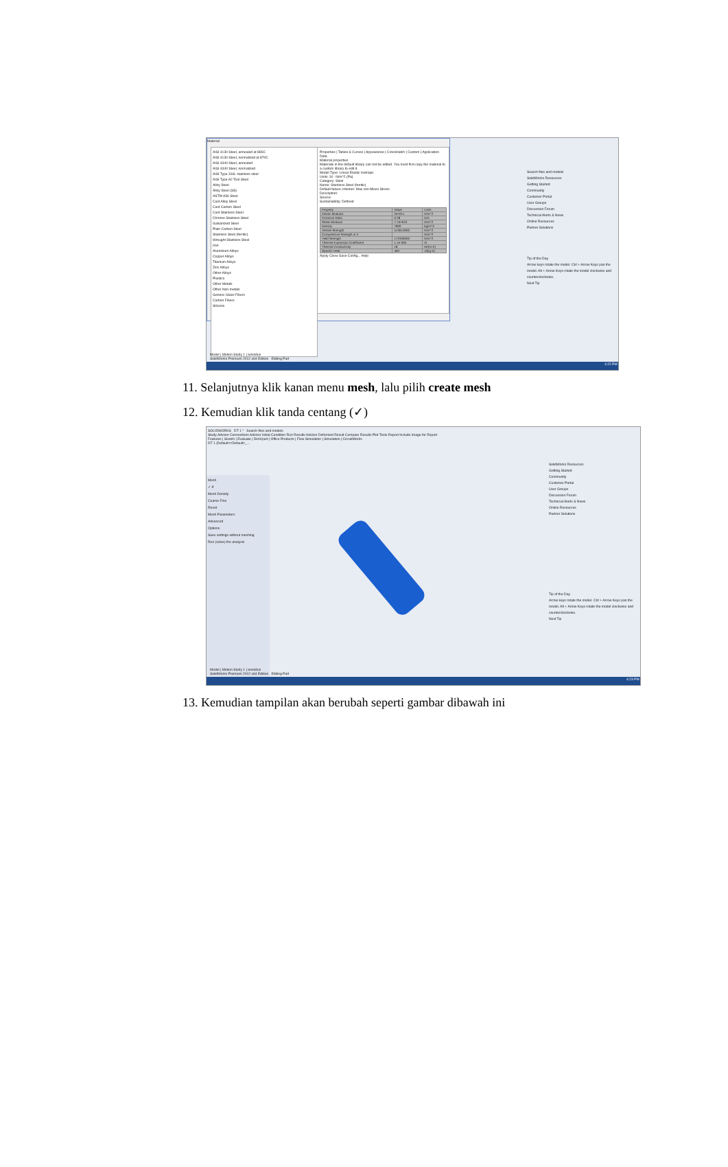Material
AISI 4130 Steel, annealed at 865C
AISI 4130 Steel, normalized at 870C
AISI 4340 Steel, annealed
AISI 4340 Steel, normalized
AISI Type 316L stainless steel
AISI Type A2 Tool Steel
Alloy Steel
Alloy Steel (SS)
ASTM A36 Steel
Cast Alloy Steel
Cast Carbon Steel
Cast Stainless Steel
Chrome Stainless Steel
Galvanized Steel
Plain Carbon Steel
Stainless Steel (ferritic)
Wrought Stainless Steel
Iron
Aluminium Alloys
Copper Alloys
Titanium Alloys
Zinc Alloys
Other Alloys
Plastics
Other Metals
Other Non-metals
Generic Glass Fibers
Carbon Fibers
Silicons
Properties | Tables & Curves | Appearance | CrossHatch | Custom | Application Data
Material properties
Materials in the default library can not be edited. You must first copy the material to a custom library to edit it.
Model Type: Linear Elastic Isotropic
Units: SI - N/m^2 (Pa)
Category: Steel
Name: Stainless Steel (ferritic)
Default failure criterion: Max von Mises Stress
Description:
Source:
Sustainability: Defined
| Property | Value | Units |
| --- | --- | --- |
| Elastic Modulus | 2e+011 | N/m^2 |
| Poissons Ratio | 0.28 | N/A |
| Shear Modulus | 7.7e+010 | N/m^2 |
| Density | 7800 | kg/m^3 |
| Tensile Strength | 513613000 | N/m^2 |
| Compressive Strength in X | | N/m^2 |
| Yield Strength | 172339000 | N/m^2 |
| Thermal Expansion Coefficient | 1.1e-005 | /K |
| Thermal Conductivity | 18 | W/(m·K) |
| Specific Heat | 460 | J/(kg·K) |
Apply Close Save Config... Help
Search files and models
SolidWorks Resources
Getting Started
Community
Customer Portal
User Groups
Discussion Forum
Technical Alerts & News
Online Resources
Partner Solutions
Tip of the Day
Arrow keys rotate the model. Ctrl + Arrow Keys pan the model. Alt + Arrow Keys rotate the model clockwise and counterclockwise.
Next Tip
Model | Motion Study 1 | arnoldus
SolidWorks Premium 2012 x64 Edition Editing Part
4:22 PM
11. Selanjutnya klik kanan menu mesh, lalu pilih create mesh
12. Kemudian klik tanda centang (✓)
SOLIDWORKS DT 1 * Search files and models
Study Advisor Connections Advisor Initial Condition Run Results Advisor Deformed Result Compare Results Plot Tools Report Include Image for Report
Features | Sketch | Evaluate | DimXpert | Office Products | Flow Simulation | Simulation | CircuitWorks
DT 1 (Default<<Default>_...
Mesh
✓ ✗
Mesh Density
Coarse Fine
Reset
Mesh Parameters
Advanced
Options
Save settings without meshing
Run (solve) the analysis
SolidWorks Resources
Getting Started
Community
Customer Portal
User Groups
Discussion Forum
Technical Alerts & News
Online Resources
Partner Solutions
Tip of the Day
Arrow keys rotate the model. Ctrl + Arrow Keys pan the model. Alt + Arrow Keys rotate the model clockwise and counterclockwise.
Next Tip
Model | Motion Study 1 | arnoldus
SolidWorks Premium 2012 x64 Edition Editing Part
4:23 PM
13. Kemudian tampilan akan berubah seperti gambar dibawah ini